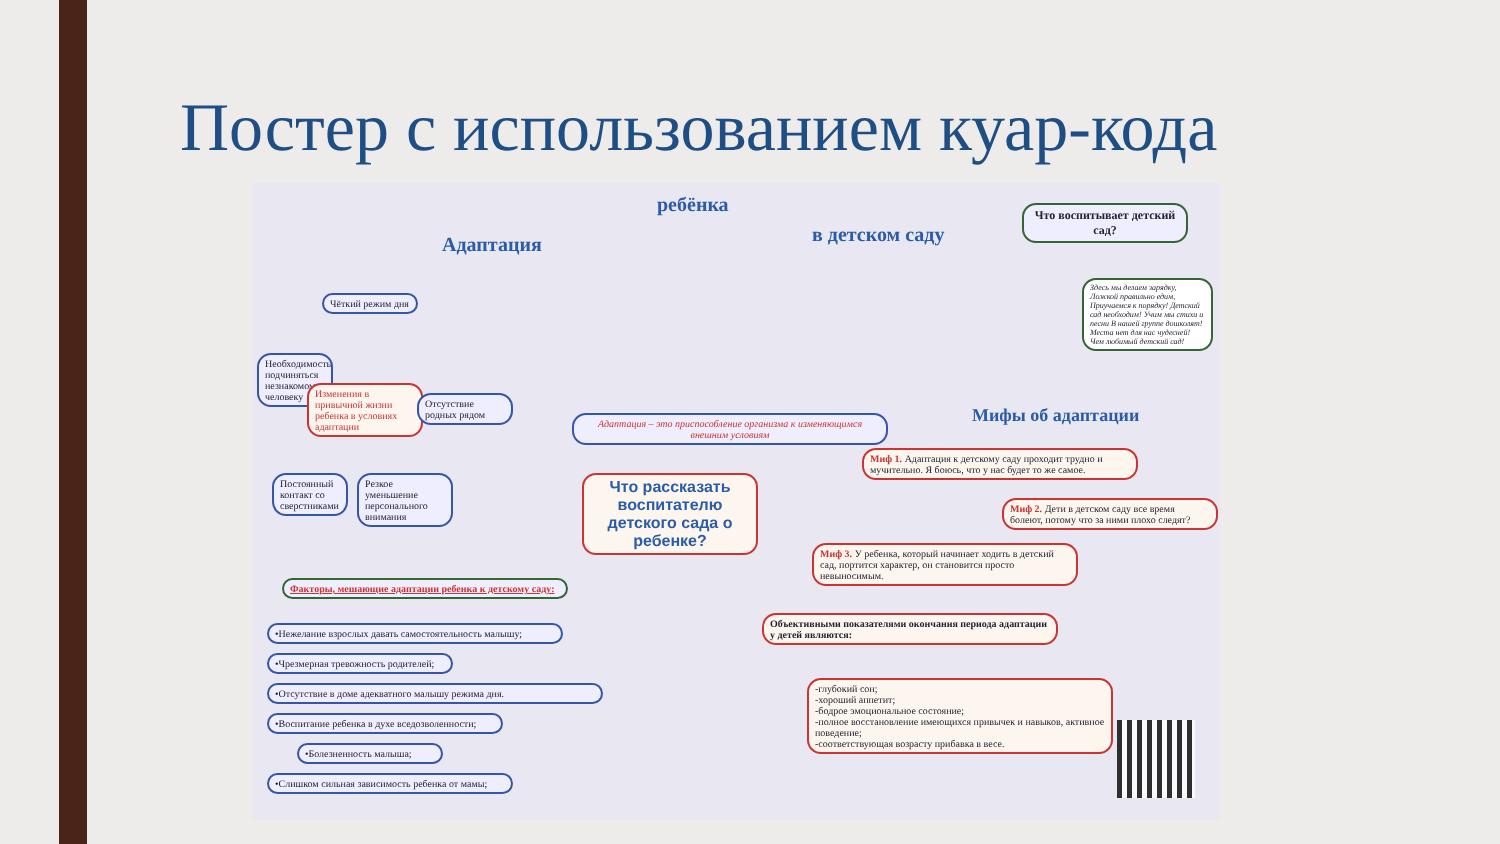Постер с использованием куар-кода
Адаптация
ребёнка
в детском саду
Что воспитывает детский сад?
Здесь мы делаем зарядку, Ложкой правильно едим, Приучаемся к порядку! Детский сад необходим! Учим мы стихи и песни В нашей группе дошколят! Места нет для нас чудесней! Чем любимый детский сад!
Чёткий режим дня
Необходимость подчиняться незнакомому человеку
Изменения в привычной жизни ребенка в условиях адаптации
Отсутствие родных рядом
Постоянный контакт со сверстниками
Резкое уменьшение персонального внимания
Адаптация – это приспособление организма к изменяющимся внешним условиям
Что рассказать воспитателю детского сада о ребенке?
Мифы об адаптации
Миф 1. Адаптация к детскому саду проходит трудно и мучительно. Я боюсь, что у нас будет то же самое.
Миф 2. Дети в детском саду все время болеют, потому что за ними плохо следят?
Миф 3. У ребенка, который начинает ходить в детский сад, портится характер, он становится просто невыносимым.
Факторы, мешающие адаптации ребенка к детскому саду:
•Нежелание взрослых давать самостоятельность малышу;
•Чрезмерная тревожность родителей;
•Отсутствие в доме адекватного малышу режима дня.
•Воспитание ребенка в духе вседозволенности;
•Болезненность малыша;
•Слишком сильная зависимость ребенка от мамы;
Объективными показателями окончания периода адаптации у детей являются:
-глубокий сон;
-хороший аппетит;
-бодрое эмоциональное состояние;
-полное восстановление имеющихся привычек и навыков, активное поведение;
-соответствующая возрасту прибавка в весе.